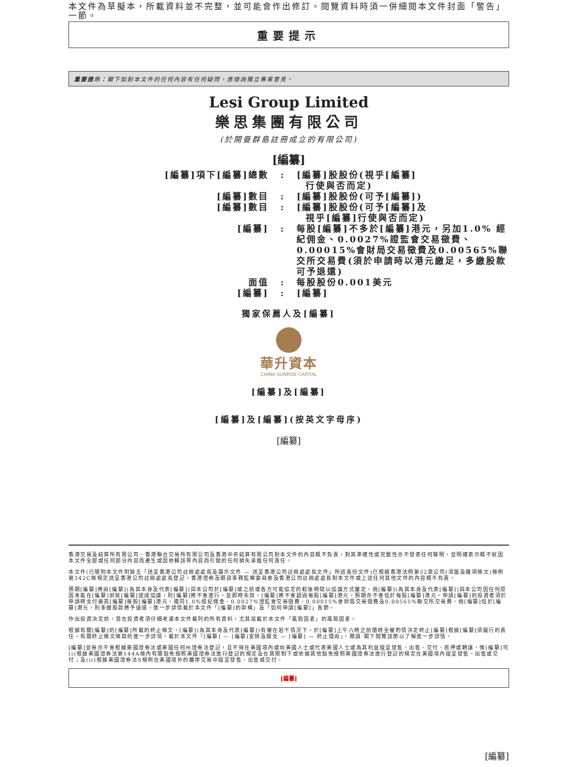本文件為草擬本，所載資料並不完整，並可能會作出修訂。閱覽資料時須一併細閱本文件封面「警告」一節。
重要提示
重要提示：閣下如對本文件的任何內容有任何疑問，應徵詢獨立專業意見。
Lesi Group Limited
樂思集團有限公司
(於開曼群島註冊成立的有限公司)
[編纂]
| [編纂]項下[編纂]總數 | : | [編纂]股股份(視乎[編纂] 行使與否而定) |
| [編纂]數目 | : | [編纂]股股份(可予[編纂]) |
| [編纂]數目 | : | [編纂]股股份(可予[編纂]及 視乎[編纂]行使與否而定) |
| [編纂] | : | 每股[編纂]不多於[編纂]港元，另加1.0% 經紀佣金、0.0027%證監會交易徵費、0.00015%會財局交易徵費及0.00565%聯交所交易費(須於申請時以港元繳足，多繳股款可予退還) |
| 面值 | : | 每股股份0.001美元 |
| [編纂] | : | [編纂] |
獨家保薦人及[編纂]
華升資本
CHINA SUNRISE CAPITAL
[編纂]及[編纂]
[編纂]及[編纂](按英文字母序)
[編纂]
香港交易及結算所有限公司、香港聯合交易所有限公司及香港中央結算有限公司對本文件的內容概不負責，對其準確性或完整性亦不發表任何聲明，並明確表示概不就因本文件全部或任何部分內容而產生或因依賴該等內容而引致的任何損失承擔任何責任。
本文件(已隨附本文件附錄五「送呈香港公司註冊處處長及展示文件 — 送呈香港公司註冊處處長文件」所述各份文件)已根據香港法例第32章公司(清盤及雜項條文)條例第342C條規定送呈香港公司註冊處處長登記。香港證券及期貨事務監察委員會及香港公司註冊處處長對本文件或上述任何其他文件的內容概不負責。
預期[編纂]將由[編纂](為其本身及代表[編纂])與本公司於[編纂]或之前或各方可能協定的較後時間以協議方式釐定。倘[編纂](為其本身及代表[編纂])與本公司因任何原因未能在[編纂]前就[編纂]達成協議，則[編纂]將不會進行，並即時失效。[編纂]將不會超過每股[編纂]港元，預期亦不會低於每股[編纂]港元。申請[編纂]的投資者須於申請時支付最高[編纂]每股[編纂]港元，連同1.0%經紀佣金、0.0027%證監會交易徵費、0.00015%會財局交易徵費及0.00565%聯交所交易費。倘[編纂]低於[編纂]港元，則多繳股款將予退還。進一步詳情載於本文件「[編纂]的架構」及「如何申請[編纂]」各節。
作出投資決定前，潛在投資者須仔細考慮本文件載列的所有資料，尤其是載於本文件「風險因素」的風險因素。
根據有關[編纂]的[編纂]所載的終止條文，[編纂](為其本身及代表[編纂])有權在若干情況下，於[編纂]上午八時正前隨時全權酌情決定終止[編纂]根據[編纂]須履行的責任。有關終止條文條款的進一步詳情，載於本文件「[編纂] — [編纂]安排及開支 — [編纂] — 終止理由」。務請 閣下閱覽該節以了解進一步詳情。
[編纂]並無亦不會根據美國證券法或美國任何州證券法登記，且不得在美國境內或向美國人士或代表美國人士或為其利益提呈發售、出售、交付、抵押或轉讓，惟[編纂]可(i)根據美國證券法第144A條內有關豁免按照美國證券法進行登記的規定及在其限制下或依據其他豁免按照美國證券法進行登記的規定在美國境內提呈發售、出售或交付；及(ii)根據美國證券法S規例在美國境外的離岸交易中提呈發售、出售或交付。
[編纂]
[編纂]